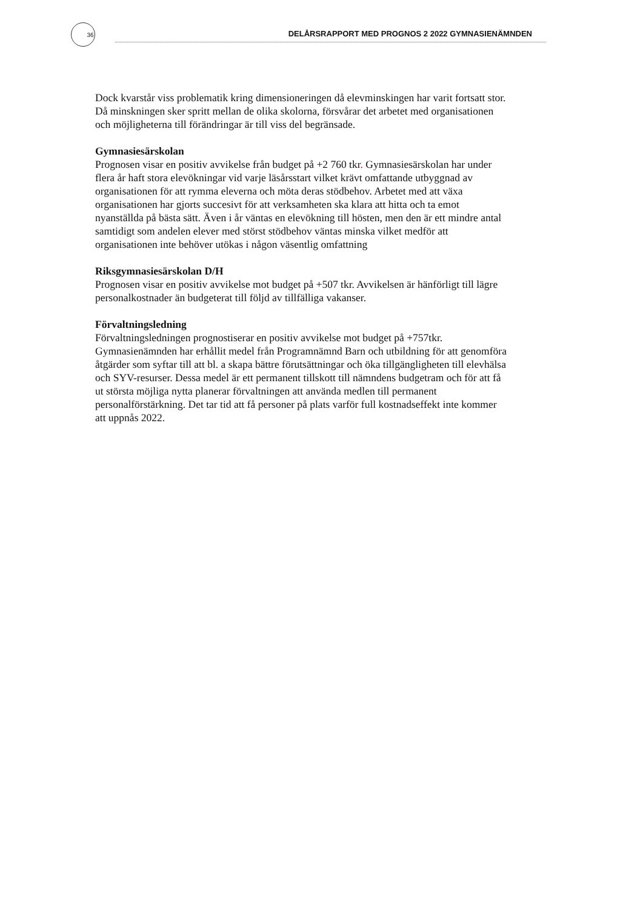36 DELÅRSRAPPORT MED PROGNOS 2 2022 GYMNASIENÄMNDEN
Dock kvarstår viss problematik kring dimensioneringen då elevminskingen har varit fortsatt stor. Då minskningen sker spritt mellan de olika skolorna, försvårar det arbetet med organisationen och möjligheterna till förändringar är till viss del begränsade.
Gymnasiesärskolan
Prognosen visar en positiv avvikelse från budget på +2 760 tkr. Gymnasiesärskolan har under flera år haft stora elevökningar vid varje läsårsstart vilket krävt omfattande utbyggnad av organisationen för att rymma eleverna och möta deras stödbehov. Arbetet med att växa organisationen har gjorts succesivt för att verksamheten ska klara att hitta och ta emot nyanställda på bästa sätt. Även i år väntas en elevökning till hösten, men den är ett mindre antal samtidigt som andelen elever med störst stödbehov väntas minska vilket medför att organisationen inte behöver utökas i någon väsentlig omfattning
Riksgymnasiesärskolan D/H
Prognosen visar en positiv avvikelse mot budget på +507 tkr. Avvikelsen är hänförligt till lägre personalkostnader än budgeterat till följd av tillfälliga vakanser.
Förvaltningsledning
Förvaltningsledningen prognostiserar en positiv avvikelse mot budget på +757tkr. Gymnasienämnden har erhållit medel från Programnämnd Barn och utbildning för att genomföra åtgärder som syftar till att bl. a skapa bättre förutsättningar och öka tillgängligheten till elevhälsa och SYV-resurser. Dessa medel är ett permanent tillskott till nämndens budgetram och för att få ut största möjliga nytta planerar förvaltningen att använda medlen till permanent personalförstärkning. Det tar tid att få personer på plats varför full kostnadseffekt inte kommer att uppnås 2022.